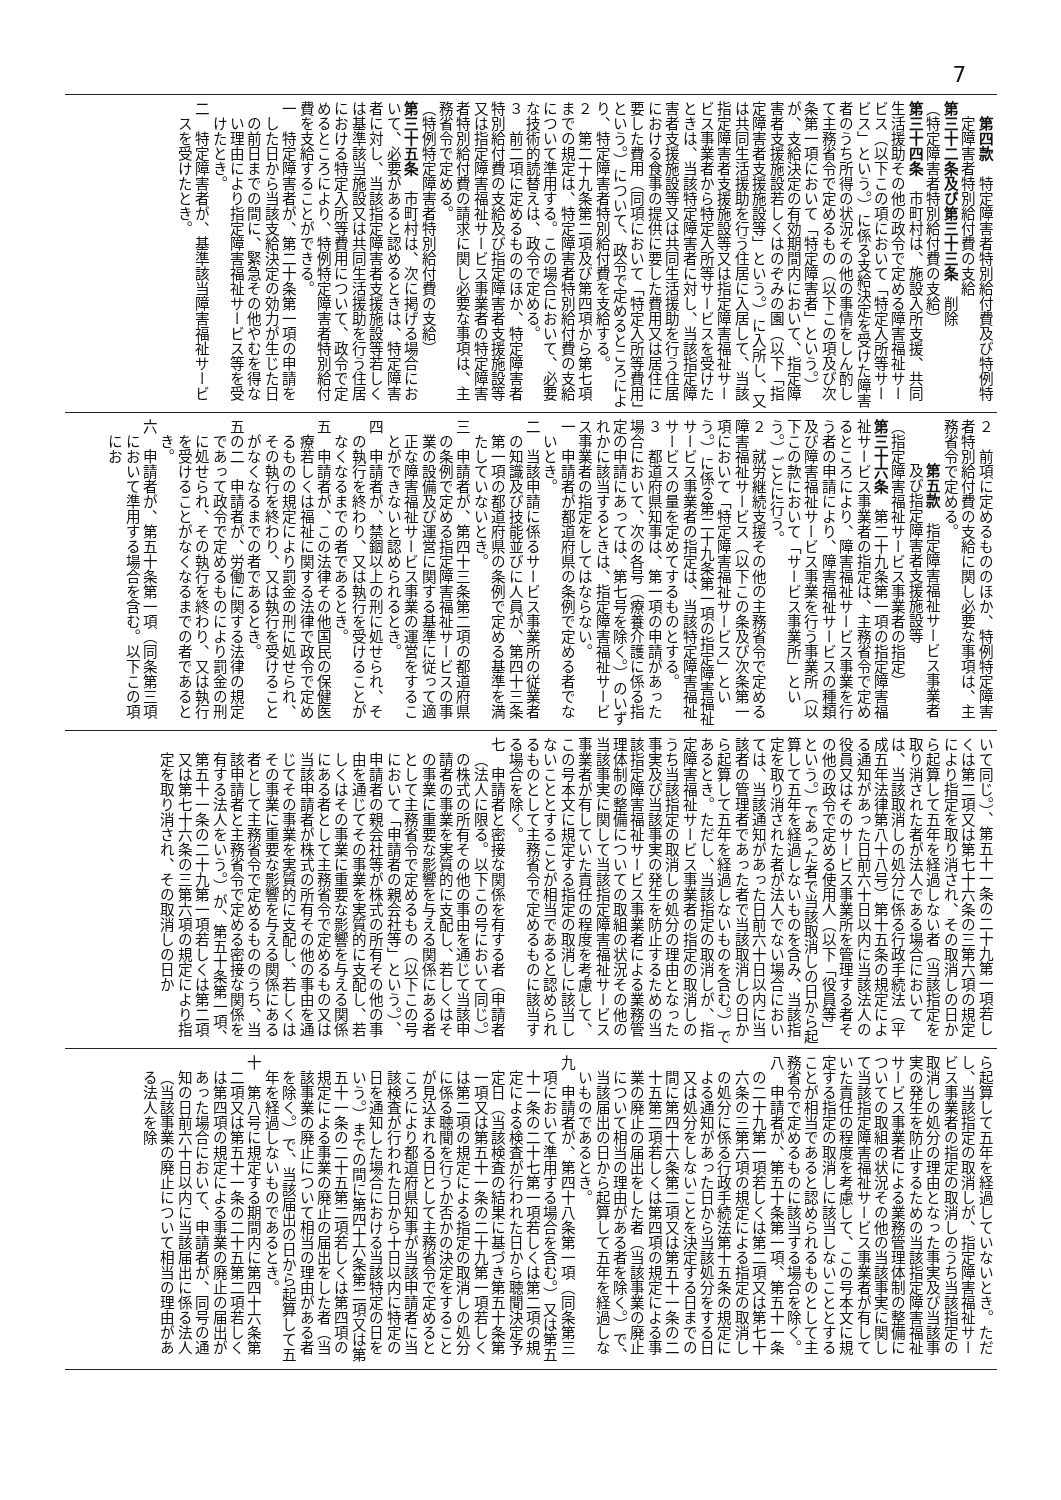7
第四款　特定障害者特別給付費及び特例特定障害者特別給付費の支給
第三十二条及び第三十三条　削除
（特定障害者特別給付費の支給）
第三十四条　市町村は、施設入所支援、共同生活援助その他の政令で定める障害福祉サービス（以下この項において「特定入所等サービス」という。）に係る支給決定を受けた障害者のうち所得の状況その他の事情をしん酌して主務省令で定めるもの（以下この項及び次条第一項において「特定障害者」という。）が、支給決定の有効期間内において、指定障害者支援施設若しくはのぞみの園（以下「指定障害者支援施設等」という。）に入所し、又は共同生活援助を行う住居に入居して、当該指定障害者支援施設等又は指定障害福祉サービス事業者から特定入所等サービスを受けたときは、当該特定障害者に対し、当該指定障害者支援施設等又は共同生活援助を行う住居における食事の提供に要した費用又は居住に要した費用（同項において「特定入所等費用」という。）について、政令で定めるところにより、特定障害者特別給付費を支給する。
２　第二十九条第二項及び第四項から第七項までの規定は、特定障害者特別給付費の支給について準用する。この場合において、必要な技術的読替えは、政令で定める。
３　前二項に定めるもののほか、特定障害者特別給付費の支給及び指定障害者支援施設等又は指定障害福祉サービス事業者の特定障害者特別給付費の請求に関し必要な事項は、主務省令で定める。
（特例特定障害者特別給付費の支給）
第三十五条　市町村は、次に掲げる場合において、必要があると認めるときは、特定障害者に対し、当該指定障害者支援施設等若しくは基準該当施設又は共同生活援助を行う住居における特定入所等費用について、政令で定めるところにより、特例特定障害者特別給付費を支給することができる。
一　特定障害者が、第二十条第一項の申請をした日から当該支給決定の効力が生じた日の前日までの間に、緊急その他やむを得ない理由により指定障害福祉サービス等を受けたとき。
二　特定障害者が、基準該当障害福祉サービスを受けたとき。
２　前項に定めるもののほか、特例特定障害者特別給付費の支給に関し必要な事項は、主務省令で定める。
第五款　指定障害福祉サービス事業者及び指定障害者支援施設等
（指定障害福祉サービス事業者の指定）
第三十六条　第二十九条第一項の指定障害福祉サービス事業者の指定は、主務省令で定めるところにより、障害福祉サービス事業を行う者の申請により、障害福祉サービスの種類及び障害福祉サービス事業を行う事業所（以下この款において「サービス事業所」という。）ごとに行う。
２　就労継続支援その他の主務省令で定める障害福祉サービス（以下この条及び次条第一項において「特定障害福祉サービス」という。）に係る第二十九条第一項の指定障害福祉サービス事業者の指定は、当該特定障害福祉サービスの量を定めてするものとする。
３　都道府県知事は、第一項の申請があった場合において、次の各号（療養介護に係る指定の申請にあっては、第七号を除く。）のいずれかに該当するときは、指定障害福祉サービス事業者の指定をしてはならない。
一　申請者が都道府県の条例で定める者でないとき。
二　当該申請に係るサービス事業所の従業者の知識及び技能並びに人員が、第四十三条第一項の都道府県の条例で定める基準を満たしていないとき。
三　申請者が、第四十三条第二項の都道府県の条例で定める指定障害福祉サービスの事業の設備及び運営に関する基準に従って適正な障害福祉サービス事業の運営をすることができないと認められるとき。
四　申請者が、禁錮以上の刑に処せられ、その執行を終わり、又は執行を受けることがなくなるまでの者であるとき。
五　申請者が、この法律その他国民の保健医療若しくは福祉に関する法律で政令で定めるものの規定により罰金の刑に処せられ、その執行を終わり、又は執行を受けることがなくなるまでの者であるとき。
五の二　申請者が、労働に関する法律の規定であって政令で定めるものにより罰金の刑に処せられ、その執行を終わり、又は執行を受けることがなくなるまでの者であるとき。
六　申請者が、第五十条第一項（同条第三項において準用する場合を含む。以下この項にお
いて同じ。）、第五十一条の二十九第一項若しくは第二項又は第七十六条の三第六項の規定により指定を取り消され、その取消しの日から起算して五年を経過しない者（当該指定を取り消された者が法人である場合においては、当該取消しの処分に係る行政手続法（平成五年法律第八十八号）第十五条の規定による通知があった日前六十日以内に当該法人の役員又はそのサービス事業所を管理する者その他の政令で定める使用人（以下「役員等」という。）であった者で当該取消しの日から起算して五年を経過しないものを含み、当該指定を取り消された者が法人でない場合においては、当該通知があった日前六十日以内に当該者の管理者であった者で当該取消しの日から起算して五年を経過しないものを含む。）であるとき。ただし、当該指定の取消しが、指定障害福祉サービス事業者の指定の取消しのうち当該指定の取消しの処分の理由となった事実及び当該事実の発生を防止するための当該指定障害福祉サービス事業者による業務管理体制の整備についての取組の状況その他の当該事実に関して当該指定障害福祉サービス事業者が有していた責任の程度を考慮して、この号本文に規定する指定の取消しに該当しないこととすることが相当であると認められるものとして主務省令で定めるものに該当する場合を除く。
七　申請者と密接な関係を有する者（申請者（法人に限る。以下この号において同じ。）の株式の所有その他の事由を通じて当該申請者の事業を実質的に支配し、若しくはその事業に重要な影響を与える関係にある者として主務省令で定めるもの（以下この号において「申請者の親会社等」という。）、申請者の親会社等が株式の所有その他の事由を通じてその事業を実質的に支配し、若しくはその事業に重要な影響を与える関係にある者として主務省令で定めるもの又は当該申請者が株式の所有その他の事由を通じてその事業を実質的に支配し、若しくはその事業に重要な影響を与える関係にある者として主務省令で定めるもののうち、当該申請者と主務省令で定める密接な関係を有する法人をいう。）が、第五十条第一項、第五十一条の二十九第一項若しくは第二項又は第七十六条の三第六項の規定により指定を取り消され、その取消しの日か
ら起算して五年を経過していないとき。ただし、当該指定の取消しが、指定障害福祉サービス事業者の指定の取消しのうち当該指定の取消しの処分の理由となった事実及び当該事実の発生を防止するための当該指定障害福祉サービス事業者による業務管理体制の整備についての取組の状況その他の当該事実に関して当該指定障害福祉サービス事業者が有していた責任の程度を考慮して、この号本文に規定する指定の取消しに該当しないこととすることが相当であると認められるものとして主務省令で定めるものに該当する場合を除く。
八　申請者が、第五十条第一項、第五十一条の二十九第一項若しくは第二項又は第七十六条の三第六項の規定による指定の取消しの処分に係る行政手続法第十五条の規定による通知があった日から当該処分をする日又は処分をしないことを決定する日までの間に第四十六条第二項又は第五十一条の二十五第二項若しくは第四項の規定による事業の廃止の届出をした者（当該事業の廃止について相当の理由がある者を除く。）で、当該届出の日から起算して五年を経過しないものであるとき。
九　申請者が、第四十八条第一項（同条第三項において準用する場合を含む。）又は第五十一条の二十七第一項若しくは第二項の規定による検査が行われた日から聴聞決定予定日（当該検査の結果に基づき第五十条第一項又は第五十一条の二十九第一項若しくは第二項の規定による指定の取消しの処分に係る聴聞を行うか否かの決定をすることが見込まれる日として主務省令で定めるところにより都道府県知事が当該申請者に当該検査が行われた日から十日以内に特定の日を通知した場合における当該特定の日をいう。）までの間に第四十六条第二項又は第五十一条の二十五第二項若しくは第四項の規定による事業の廃止の届出をした者（当該事業の廃止について相当の理由がある者を除く。）で、当該届出の日から起算して五年を経過しないものであるとき。
十　第八号に規定する期間内に第四十六条第二項又は第五十一条の二十五第二項若しくは第四項の規定による事業の廃止の届出があった場合において、申請者が、同号の通知の日前六十日以内に当該届出に係る法人（当該事業の廃止について相当の理由がある法人を除